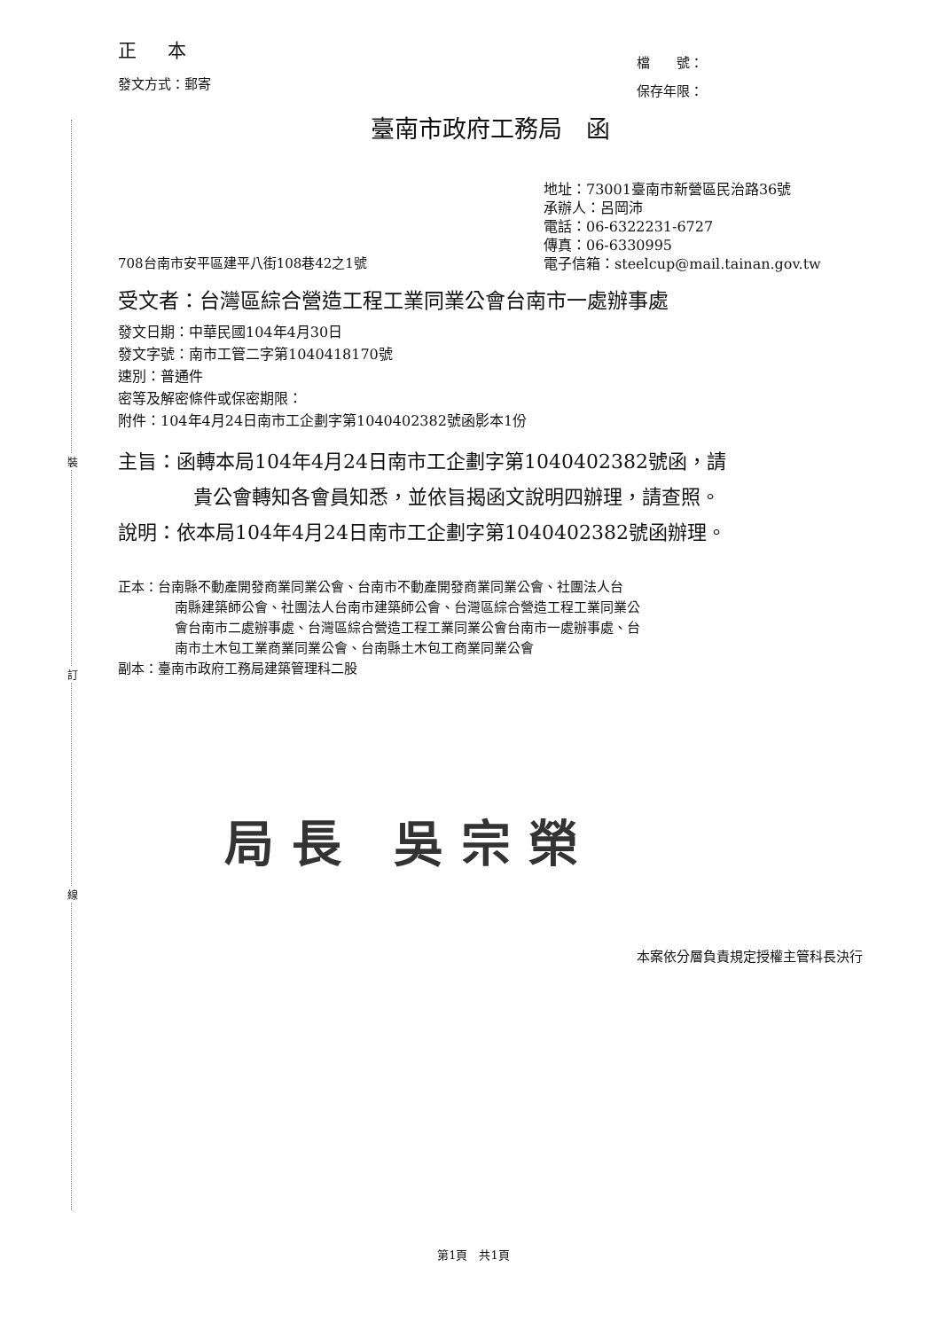裝
訂
線
正 本
發文方式：郵寄
檔　　號：
保存年限：
臺南市政府工務局　函
708台南市安平區建平八街108巷42之1號
地址：73001臺南市新營區民治路36號
承辦人：呂岡沛
電話：06-6322231-6727
傳真：06-6330995
電子信箱：steelcup@mail.tainan.gov.tw
受文者：台灣區綜合營造工程工業同業公會台南市一處辦事處
發文日期：中華民國104年4月30日
發文字號：南市工管二字第1040418170號
速別：普通件
密等及解密條件或保密期限：
附件：104年4月24日南市工企劃字第1040402382號函影本1份
主旨：函轉本局104年4月24日南市工企劃字第1040402382號函，請
貴公會轉知各會員知悉，並依旨揭函文說明四辦理，請查照。
說明：依本局104年4月24日南市工企劃字第1040402382號函辦理。
正本：台南縣不動產開發商業同業公會、台南市不動產開發商業同業公會、社團法人台
南縣建築師公會、社團法人台南市建築師公會、台灣區綜合營造工程工業同業公
會台南市二處辦事處、台灣區綜合營造工程工業同業公會台南市一處辦事處、台
南市土木包工業商業同業公會、台南縣土木包工商業同業公會
副本：臺南市政府工務局建築管理科二股
局長 吳宗榮
本案依分層負責規定授權主管科長決行
第1頁　共1頁